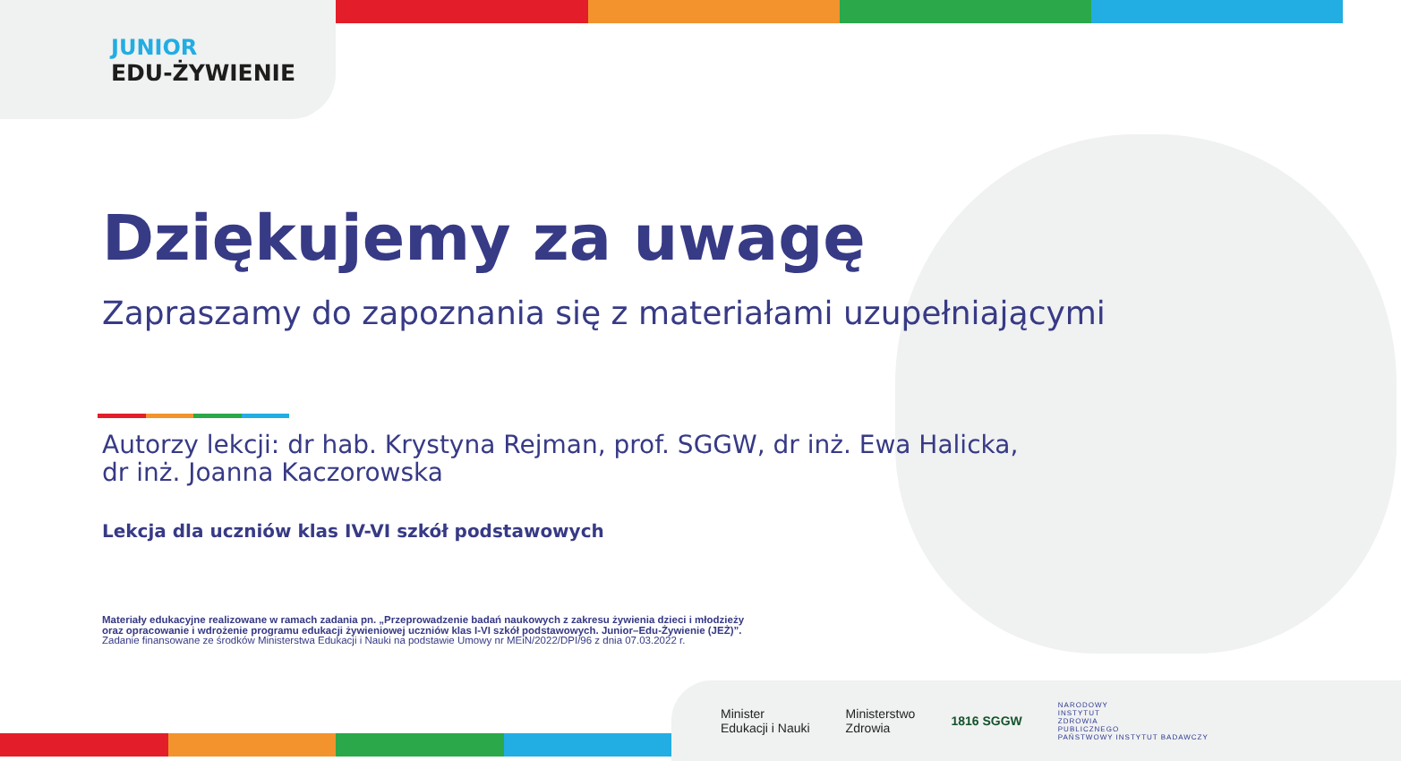JUNIOR
EDU-ŻYWIENIE
Dziękujemy za uwagę
Zapraszamy do zapoznania się z materiałami uzupełniającymi
Autorzy lekcji: dr hab. Krystyna Rejman, prof. SGGW, dr inż. Ewa Halicka,
dr inż. Joanna Kaczorowska
Lekcja dla uczniów klas IV-VI szkół podstawowych
Materiały edukacyjne realizowane w ramach zadania pn. „Przeprowadzenie badań naukowych z zakresu żywienia dzieci i młodzieży
oraz opracowanie i wdrożenie programu edukacji żywieniowej uczniów klas I-VI szkół podstawowych. Junior–Edu-Żywienie (JEŻ)”.
Zadanie finansowane ze środków Ministerstwa Edukacji i Nauki na podstawie Umowy nr MEiN/2022/DPI/96 z dnia 07.03.2022 r.
Minister
Edukacji i Nauki
Ministerstwo
Zdrowia
1816 SGGW
NARODOWY
INSTYTUT
ZDROWIA
PUBLICZNEGO
PAŃSTWOWY INSTYTUT BADAWCZY